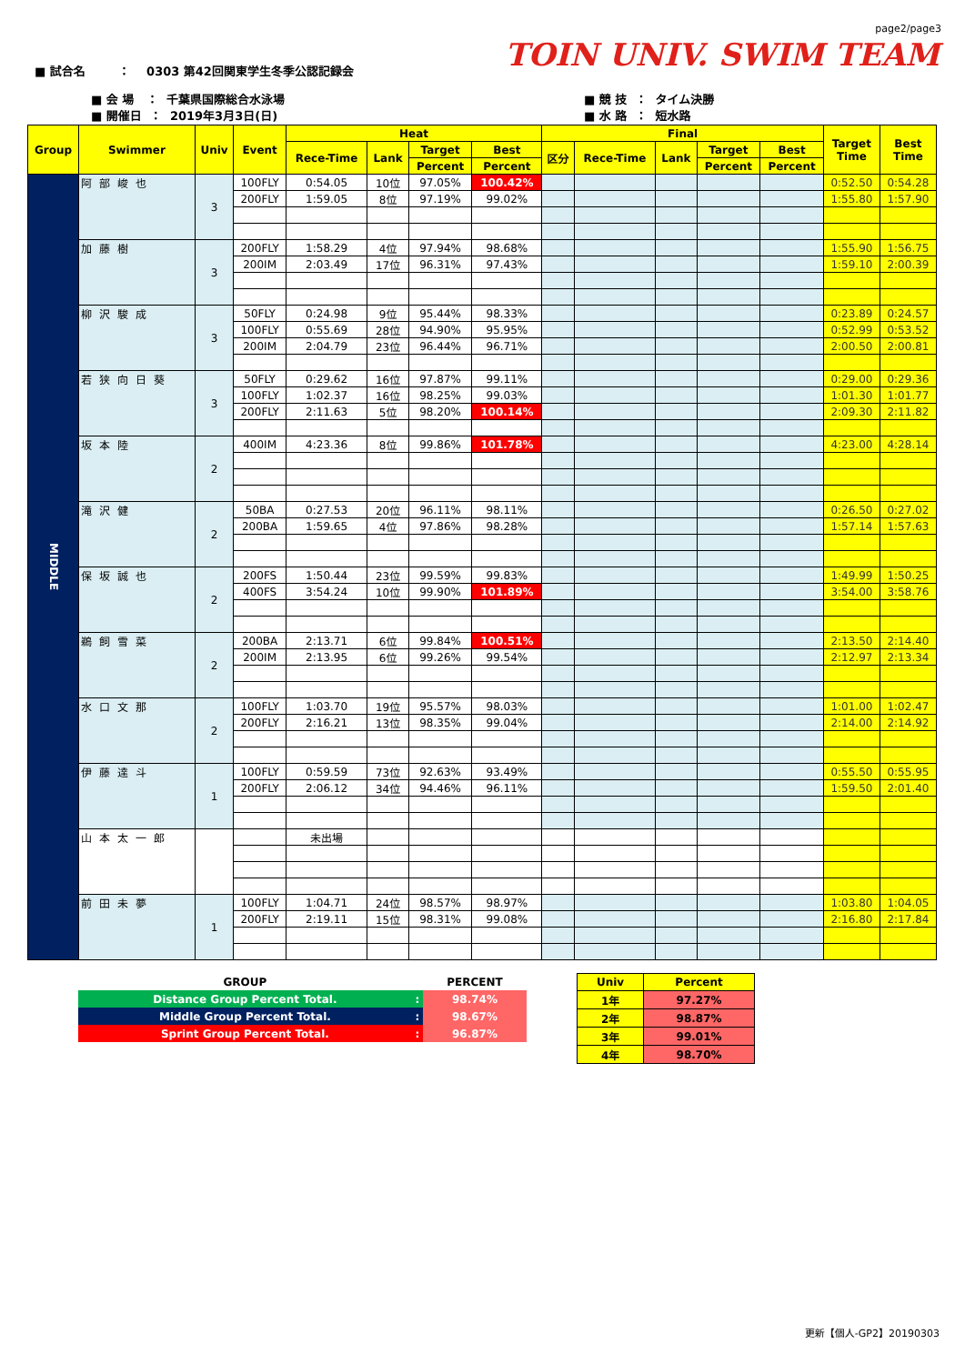page2/page3
TOIN UNIV. SWIM TEAM
■ 試合名 ： 0303 第42回関東学生冬季公認記録会
■ 会 場 ： 千葉県国際総合水泳場
■ 開催日 ： 2019年3月3日(日)
■ 競 技 ： タイム決勝
■ 水 路 ： 短水路
| Group | Swimmer | Univ | Event | Heat | | | | Final | | | | | Target Time | Best Time |
| --- | --- | --- | --- | --- | --- | --- | --- | --- | --- | --- | --- | --- | --- | --- |
| | | | | Rece-Time | Lank | Target | Best | 区分 | Rece-Time | Lank | Target | Best | | |
| | | | | | | Percent | Percent | | | | Percent | Percent | | |
| MIDDLE | 阿部峻也 | 3 | 100FLY | 0:54.05 | 10位 | 97.05% | 100.42% | | | | | | 0:52.50 | 0:54.28 |
| | | | 200FLY | 1:59.05 | 8位 | 97.19% | 99.02% | | | | | | 1:55.80 | 1:57.90 |
| | 加藤樹 | 3 | 200FLY | 1:58.29 | 4位 | 97.94% | 98.68% | | | | | | 1:55.90 | 1:56.75 |
| | | | 200IM | 2:03.49 | 17位 | 96.31% | 97.43% | | | | | | 1:59.10 | 2:00.39 |
| | 柳沢駿成 | 3 | 50FLY | 0:24.98 | 9位 | 95.44% | 98.33% | | | | | | 0:23.89 | 0:24.57 |
| | | | 100FLY | 0:55.69 | 28位 | 94.90% | 95.95% | | | | | | 0:52.99 | 0:53.52 |
| | | | 200IM | 2:04.79 | 23位 | 96.44% | 96.71% | | | | | | 2:00.50 | 2:00.81 |
| | 若狭向日葵 | 3 | 50FLY | 0:29.62 | 16位 | 97.87% | 99.11% | | | | | | 0:29.00 | 0:29.36 |
| | | | 100FLY | 1:02.37 | 16位 | 98.25% | 99.03% | | | | | | 1:01.30 | 1:01.77 |
| | | | 200FLY | 2:11.63 | 5位 | 98.20% | 100.14% | | | | | | 2:09.30 | 2:11.82 |
| | 坂本陸 | 2 | 400IM | 4:23.36 | 8位 | 99.86% | 101.78% | | | | | | 4:23.00 | 4:28.14 |
| | 滝沢健 | 2 | 50BA | 0:27.53 | 20位 | 96.11% | 98.11% | | | | | | 0:26.50 | 0:27.02 |
| | | | 200BA | 1:59.65 | 4位 | 97.86% | 98.28% | | | | | | 1:57.14 | 1:57.63 |
| | 保坂誠也 | 2 | 200FS | 1:50.44 | 23位 | 99.59% | 99.83% | | | | | | 1:49.99 | 1:50.25 |
| | | | 400FS | 3:54.24 | 10位 | 99.90% | 101.89% | | | | | | 3:54.00 | 3:58.76 |
| | 鵜飼雪菜 | 2 | 200BA | 2:13.71 | 6位 | 99.84% | 100.51% | | | | | | 2:13.50 | 2:14.40 |
| | | | 200IM | 2:13.95 | 6位 | 99.26% | 99.54% | | | | | | 2:12.97 | 2:13.34 |
| | 水口文那 | 2 | 100FLY | 1:03.70 | 19位 | 95.57% | 98.03% | | | | | | 1:01.00 | 1:02.47 |
| | | | 200FLY | 2:16.21 | 13位 | 98.35% | 99.04% | | | | | | 2:14.00 | 2:14.92 |
| | 伊藤達斗 | 1 | 100FLY | 0:59.59 | 73位 | 92.63% | 93.49% | | | | | | 0:55.50 | 0:55.95 |
| | | | 200FLY | 2:06.12 | 34位 | 94.46% | 96.11% | | | | | | 1:59.50 | 2:01.40 |
| | 山本太一郎 | | | 未出場 | | | | | | | | | | |
| | 前田未夢 | 1 | 100FLY | 1:04.71 | 24位 | 98.57% | 98.97% | | | | | | 1:03.80 | 1:04.05 |
| | | | 200FLY | 2:19.11 | 15位 | 98.31% | 99.08% | | | | | | 2:16.80 | 2:17.84 |
| GROUP | | PERCENT |
| Distance Group Percent Total. | : | 98.74% |
| Middle Group Percent Total. | : | 98.67% |
| Sprint Group Percent Total. | : | 96.87% |
| Univ | Percent |
| 1年 | 97.27% |
| 2年 | 98.87% |
| 3年 | 99.01% |
| 4年 | 98.70% |
更新【個人-GP2】20190303